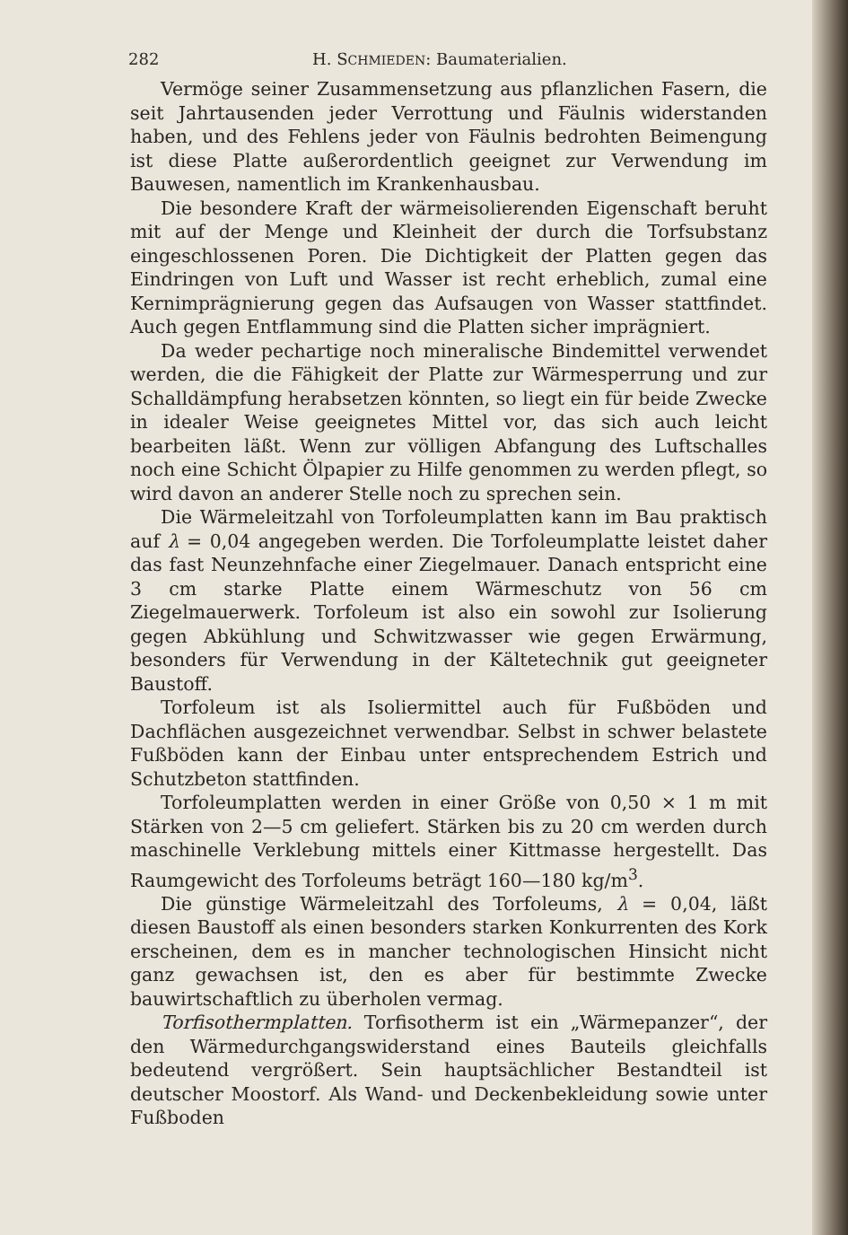282 H. SCHMIEDEN: Baumaterialien.
Vermöge seiner Zusammensetzung aus pflanzlichen Fasern, die seit Jahrtausenden jeder Verrottung und Fäulnis widerstanden haben, und des Fehlens jeder von Fäulnis bedrohten Beimengung ist diese Platte außerordentlich geeignet zur Verwendung im Bauwesen, namentlich im Krankenhausbau.
Die besondere Kraft der wärmeisolierenden Eigenschaft beruht mit auf der Menge und Kleinheit der durch die Torfsubstanz eingeschlossenen Poren. Die Dichtigkeit der Platten gegen das Eindringen von Luft und Wasser ist recht erheblich, zumal eine Kernimprägnierung gegen das Aufsaugen von Wasser stattfindet. Auch gegen Entflammung sind die Platten sicher imprägniert.
Da weder pechartige noch mineralische Bindemittel verwendet werden, die die Fähigkeit der Platte zur Wärmesperrung und zur Schalldämpfung herabsetzen könnten, so liegt ein für beide Zwecke in idealer Weise geeignetes Mittel vor, das sich auch leicht bearbeiten läßt. Wenn zur völligen Abfangung des Luftschalles noch eine Schicht Ölpapier zu Hilfe genommen zu werden pflegt, so wird davon an anderer Stelle noch zu sprechen sein.
Die Wärmeleitzahl von Torfoleumplatten kann im Bau praktisch auf λ = 0,04 angegeben werden. Die Torfoleumplatte leistet daher das fast Neunzehnfache einer Ziegelmauer. Danach entspricht eine 3 cm starke Platte einem Wärmeschutz von 56 cm Ziegelmauerwerk. Torfoleum ist also ein sowohl zur Isolierung gegen Abkühlung und Schwitzwasser wie gegen Erwärmung, besonders für Verwendung in der Kältetechnik gut geeigneter Baustoff.
Torfoleum ist als Isoliermittel auch für Fußböden und Dachflächen ausgezeichnet verwendbar. Selbst in schwer belastete Fußböden kann der Einbau unter entsprechendem Estrich und Schutzbeton stattfinden.
Torfoleumplatten werden in einer Größe von 0,50 × 1 m mit Stärken von 2—5 cm geliefert. Stärken bis zu 20 cm werden durch maschinelle Verklebung mittels einer Kittmasse hergestellt. Das Raumgewicht des Torfoleums beträgt 160—180 kg/m<sup>3</sup>.
Die günstige Wärmeleitzahl des Torfoleums, λ = 0,04, läßt diesen Baustoff als einen besonders starken Konkurrenten des Kork erscheinen, dem es in mancher technologischen Hinsicht nicht ganz gewachsen ist, den es aber für bestimmte Zwecke bauwirtschaftlich zu überholen vermag.
Torfisothermplatten. Torfisotherm ist ein „Wärmepanzer“, der den Wärmedurchgangswiderstand eines Bauteils gleichfalls bedeutend vergrößert. Sein hauptsächlicher Bestandteil ist deutscher Moostorf. Als Wand- und Deckenbekleidung sowie unter Fußboden